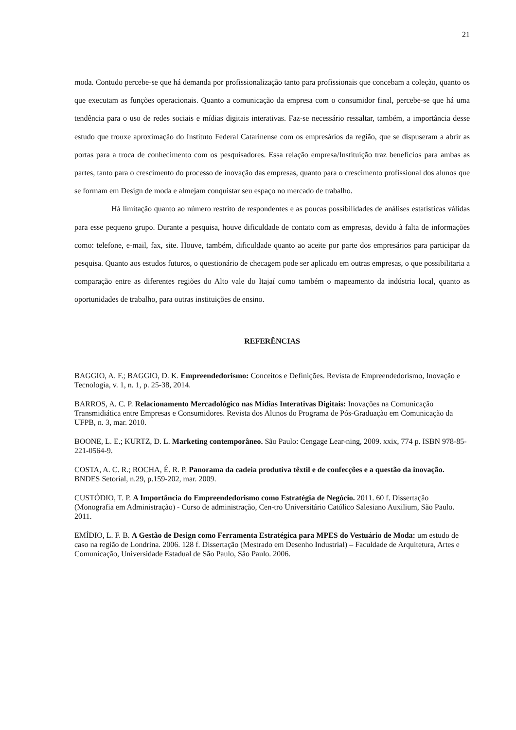21
moda. Contudo percebe-se que há demanda por profissionalização tanto para profissionais que concebam a coleção, quanto os que executam as funções operacionais. Quanto a comunicação da empresa com o consumidor final, percebe-se que há uma tendência para o uso de redes sociais e mídias digitais interativas. Faz-se necessário ressaltar, também, a importância desse estudo que trouxe aproximação do Instituto Federal Catarinense com os empresários da região, que se dispuseram a abrir as portas para a troca de conhecimento com os pesquisadores. Essa relação empresa/Instituição traz benefícios para ambas as partes, tanto para o crescimento do processo de inovação das empresas, quanto para o crescimento profissional dos alunos que se formam em Design de moda e almejam conquistar seu espaço no mercado de trabalho.
Há limitação quanto ao número restrito de respondentes e as poucas possibilidades de análises estatísticas válidas para esse pequeno grupo. Durante a pesquisa, houve dificuldade de contato com as empresas, devido à falta de informações como: telefone, e-mail, fax, site. Houve, também, dificuldade quanto ao aceite por parte dos empresários para participar da pesquisa. Quanto aos estudos futuros, o questionário de checagem pode ser aplicado em outras empresas, o que possibilitaria a comparação entre as diferentes regiões do Alto vale do Itajaí como também o mapeamento da indústria local, quanto as oportunidades de trabalho, para outras instituições de ensino.
REFERÊNCIAS
BAGGIO, A. F.; BAGGIO, D. K. Empreendedorismo: Conceitos e Definições. Revista de Empreendedorismo, Inovação e Tecnologia, v. 1, n. 1, p. 25-38, 2014.
BARROS, A. C. P. Relacionamento Mercadológico nas Mídias Interativas Digitais: Inovações na Comunicação Transmidiática entre Empresas e Consumidores. Revista dos Alunos do Programa de Pós-Graduação em Comunicação da UFPB, n. 3, mar. 2010.
BOONE, L. E.; KURTZ, D. L. Marketing contemporâneo. São Paulo: Cengage Lear-ning, 2009. xxix, 774 p. ISBN 978-85-221-0564-9.
COSTA, A. C. R.; ROCHA, É. R. P. Panorama da cadeia produtiva têxtil e de confecções e a questão da inovação. BNDES Setorial, n.29, p.159-202, mar. 2009.
CUSTÓDIO, T. P. A Importância do Empreendedorismo como Estratégia de Negócio. 2011. 60 f. Dissertação (Monografia em Administração) - Curso de administração, Cen-tro Universitário Católico Salesiano Auxilium, São Paulo. 2011.
EMÍDIO, L. F. B. A Gestão de Design como Ferramenta Estratégica para MPES do Vestuário de Moda: um estudo de caso na região de Londrina. 2006. 128 f. Dissertação (Mestrado em Desenho Industrial) – Faculdade de Arquitetura, Artes e Comunicação, Universidade Estadual de São Paulo, São Paulo. 2006.